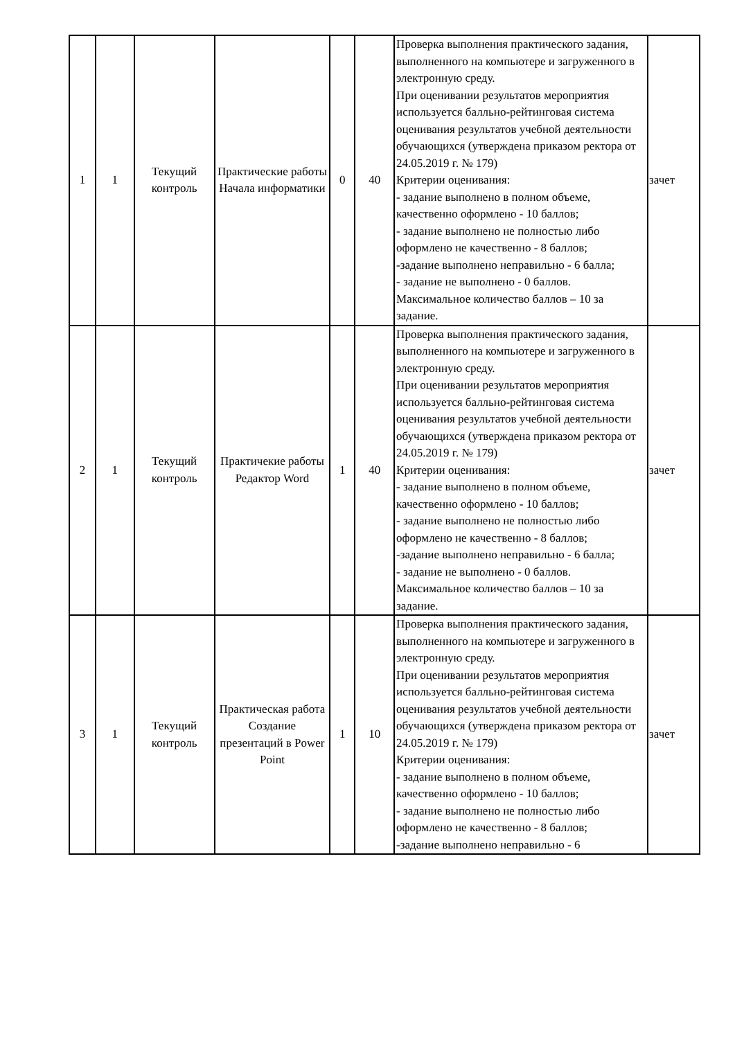| 1 | 1 | Текущий контроль | Практические работы Начала информатики | 0 | 40 | Проверка выполнения практического задания, выполненного на компьютере и загруженного в электронную среду. При оценивании результатов мероприятия используется балльно-рейтинговая система оценивания результатов учебной деятельности обучающихся (утверждена приказом ректора от 24.05.2019 г. № 179) Критерии оценивания: - задание выполнено в полном объеме, качественно оформлено - 10 баллов; - задание выполнено не полностью либо оформлено не качественно - 8 баллов; -задание выполнено неправильно - 6 балла; - задание не выполнено - 0 баллов. Максимальное количество баллов – 10 за задание. | зачет |
| 2 | 1 | Текущий контроль | Практичекие работы Редактор Word | 1 | 40 | Проверка выполнения практического задания, выполненного на компьютере и загруженного в электронную среду. При оценивании результатов мероприятия используется балльно-рейтинговая система оценивания результатов учебной деятельности обучающихся (утверждена приказом ректора от 24.05.2019 г. № 179) Критерии оценивания: - задание выполнено в полном объеме, качественно оформлено - 10 баллов; - задание выполнено не полностью либо оформлено не качественно - 8 баллов; -задание выполнено неправильно - 6 балла; - задание не выполнено - 0 баллов. Максимальное количество баллов – 10 за задание. | зачет |
| 3 | 1 | Текущий контроль | Практическая работа Создание презентаций в Power Point | 1 | 10 | Проверка выполнения практического задания, выполненного на компьютере и загруженного в электронную среду. При оценивании результатов мероприятия используется балльно-рейтинговая система оценивания результатов учебной деятельности обучающихся (утверждена приказом ректора от 24.05.2019 г. № 179) Критерии оценивания: - задание выполнено в полном объеме, качественно оформлено - 10 баллов; - задание выполнено не полностью либо оформлено не качественно - 8 баллов; -задание выполнено неправильно - 6 | зачет |